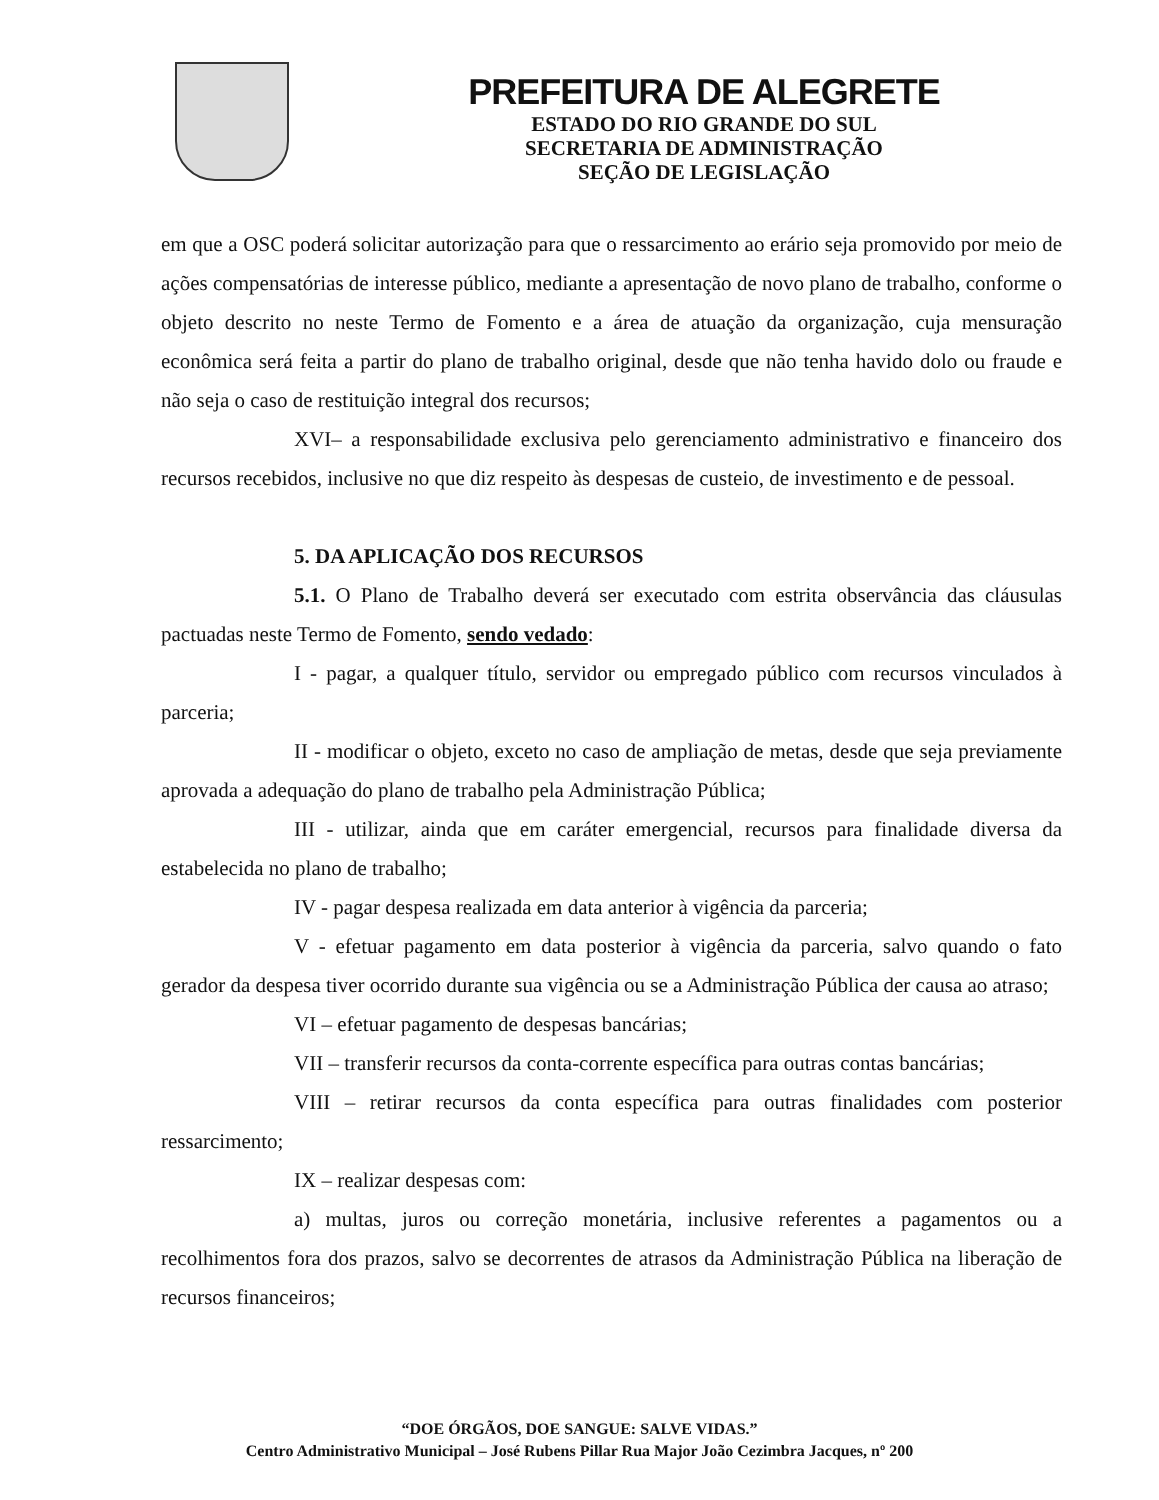PREFEITURA DE ALEGRETE
ESTADO DO RIO GRANDE DO SUL
SECRETARIA DE ADMINISTRAÇÃO
SEÇÃO DE LEGISLAÇÃO
em que a OSC poderá solicitar autorização para que o ressarcimento ao erário seja promovido por meio de ações compensatórias de interesse público, mediante a apresentação de novo plano de trabalho, conforme o objeto descrito no neste Termo de Fomento e a área de atuação da organização, cuja mensuração econômica será feita a partir do plano de trabalho original, desde que não tenha havido dolo ou fraude e não seja o caso de restituição integral dos recursos;
XVI– a responsabilidade exclusiva pelo gerenciamento administrativo e financeiro dos recursos recebidos, inclusive no que diz respeito às despesas de custeio, de investimento e de pessoal.
5. DA APLICAÇÃO DOS RECURSOS
5.1. O Plano de Trabalho deverá ser executado com estrita observância das cláusulas pactuadas neste Termo de Fomento, sendo vedado:
I - pagar, a qualquer título, servidor ou empregado público com recursos vinculados à parceria;
II - modificar o objeto, exceto no caso de ampliação de metas, desde que seja previamente aprovada a adequação do plano de trabalho pela Administração Pública;
III - utilizar, ainda que em caráter emergencial, recursos para finalidade diversa da estabelecida no plano de trabalho;
IV - pagar despesa realizada em data anterior à vigência da parceria;
V - efetuar pagamento em data posterior à vigência da parceria, salvo quando o fato gerador da despesa tiver ocorrido durante sua vigência ou se a Administração Pública der causa ao atraso;
VI – efetuar pagamento de despesas bancárias;
VII – transferir recursos da conta-corrente específica para outras contas bancárias;
VIII – retirar recursos da conta específica para outras finalidades com posterior ressarcimento;
IX – realizar despesas com:
a) multas, juros ou correção monetária, inclusive referentes a pagamentos ou a recolhimentos fora dos prazos, salvo se decorrentes de atrasos da Administração Pública na liberação de recursos financeiros;
“DOE ÓRGÃOS, DOE SANGUE: SALVE VIDAS.”
Centro Administrativo Municipal – José Rubens Pillar Rua Major João Cezimbra Jacques, nº 200